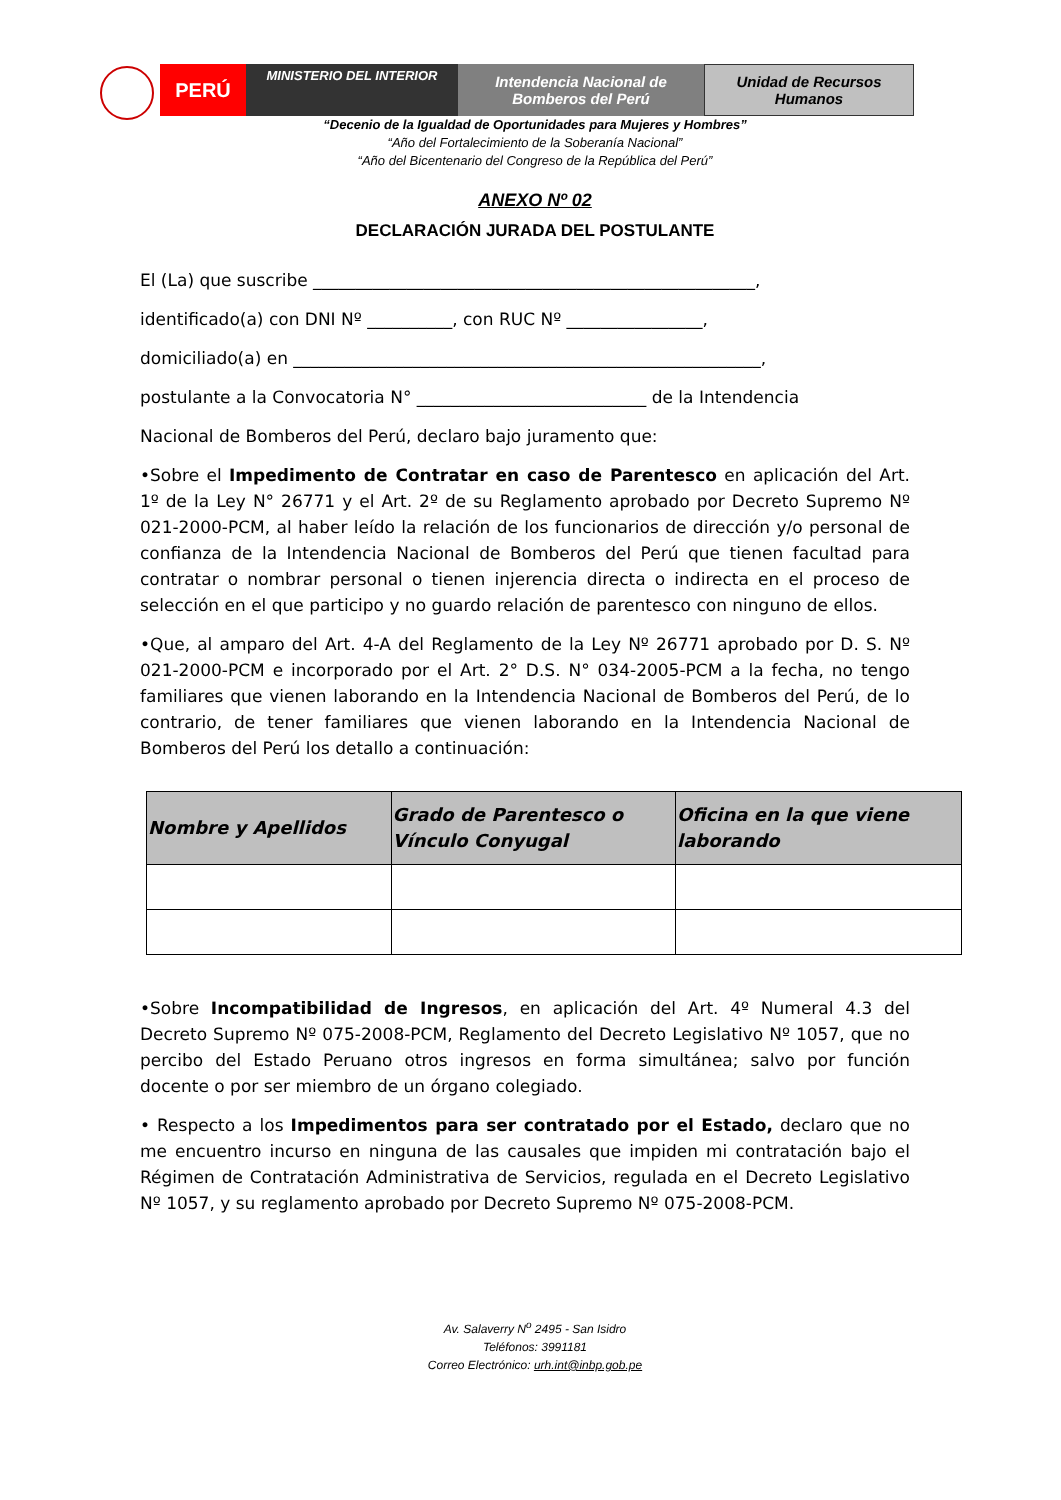PERÚ
MINISTERIO DEL INTERIOR
Intendencia Nacional de
Bomberos del Perú
Unidad de Recursos
Humanos
“Decenio de la Igualdad de Oportunidades para Mujeres y Hombres”
“Año del Fortalecimiento de la Soberanía Nacional”
“Año del Bicentenario del Congreso de la República del Perú”
ANEXO Nº 02
DECLARACIÓN JURADA DEL POSTULANTE
El (La) que suscribe ____________________________________________________,
identificado(a) con DNI Nº __________, con RUC Nº ________________,
domiciliado(a) en _______________________________________________________,
postulante a la Convocatoria N° ___________________________ de la Intendencia
Nacional de Bomberos del Perú, declaro bajo juramento que:
•Sobre el Impedimento de Contratar en caso de Parentesco en aplicación del Art. 1º de la Ley N° 26771 y el Art. 2º de su Reglamento aprobado por Decreto Supremo Nº 021-2000-PCM, al haber leído la relación de los funcionarios de dirección y/o personal de confianza de la Intendencia Nacional de Bomberos del Perú que tienen facultad para contratar o nombrar personal o tienen injerencia directa o indirecta en el proceso de selección en el que participo y no guardo relación de parentesco con ninguno de ellos.
•Que, al amparo del Art. 4-A del Reglamento de la Ley Nº 26771 aprobado por D. S. Nº 021-2000-PCM e incorporado por el Art. 2° D.S. N° 034-2005-PCM a la fecha, no tengo familiares que vienen laborando en la Intendencia Nacional de Bomberos del Perú, de lo contrario, de tener familiares que vienen laborando en la Intendencia Nacional de Bomberos del Perú los detallo a continuación:
| Nombre y Apellidos | Grado de Parentesco o Vínculo Conyugal | Oficina en la que viene laborando |
| --- | --- | --- |
•Sobre Incompatibilidad de Ingresos, en aplicación del Art. 4º Numeral 4.3 del Decreto Supremo Nº 075-2008-PCM, Reglamento del Decreto Legislativo Nº 1057, que no percibo del Estado Peruano otros ingresos en forma simultánea; salvo por función docente o por ser miembro de un órgano colegiado.
• Respecto a los Impedimentos para ser contratado por el Estado, declaro que no me encuentro incurso en ninguna de las causales que impiden mi contratación bajo el Régimen de Contratación Administrativa de Servicios, regulada en el Decreto Legislativo Nº 1057, y su reglamento aprobado por Decreto Supremo Nº 075-2008-PCM.
Av. Salaverry N<sup>o</sup> 2495 - San Isidro
Teléfonos: 3991181
Correo Electrónico: urh.int@inbp.gob.pe